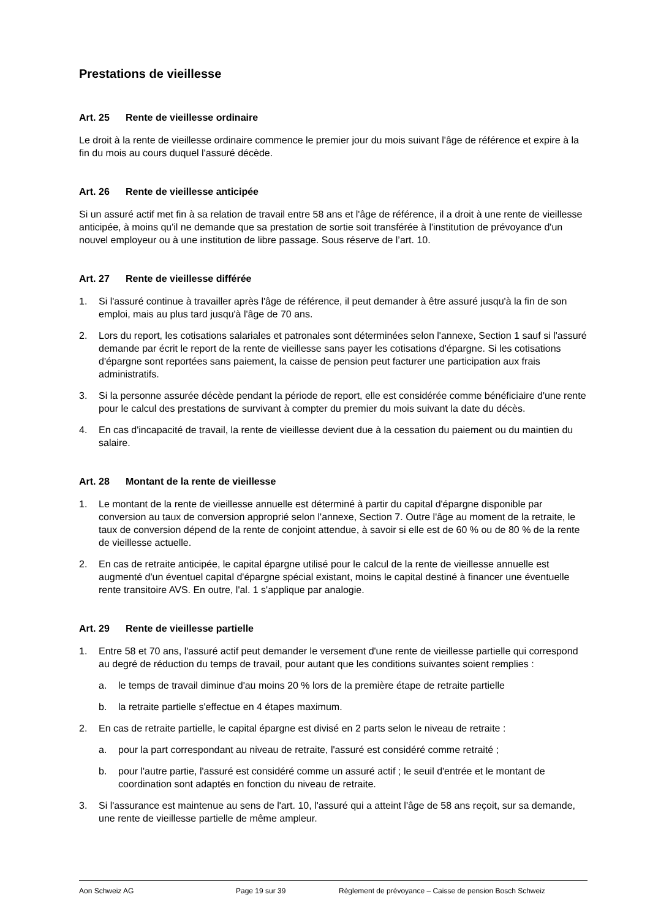Prestations de vieillesse
Art. 25 Rente de vieillesse ordinaire
Le droit à la rente de vieillesse ordinaire commence le premier jour du mois suivant l'âge de référence et expire à la fin du mois au cours duquel l'assuré décède.
Art. 26 Rente de vieillesse anticipée
Si un assuré actif met fin à sa relation de travail entre 58 ans et l'âge de référence, il a droit à une rente de vieillesse anticipée, à moins qu'il ne demande que sa prestation de sortie soit transférée à l'institution de prévoyance d'un nouvel employeur ou à une institution de libre passage. Sous réserve de l’art. 10.
Art. 27 Rente de vieillesse différée
1. Si l'assuré continue à travailler après l'âge de référence, il peut demander à être assuré jusqu'à la fin de son emploi, mais au plus tard jusqu'à l'âge de 70 ans.
2. Lors du report, les cotisations salariales et patronales sont déterminées selon l'annexe, Section 1 sauf si l'assuré demande par écrit le report de la rente de vieillesse sans payer les cotisations d'épargne. Si les cotisations d'épargne sont reportées sans paiement, la caisse de pension peut facturer une participation aux frais administratifs.
3. Si la personne assurée décède pendant la période de report, elle est considérée comme bénéficiaire d'une rente pour le calcul des prestations de survivant à compter du premier du mois suivant la date du décès.
4. En cas d'incapacité de travail, la rente de vieillesse devient due à la cessation du paiement ou du maintien du salaire.
Art. 28 Montant de la rente de vieillesse
1. Le montant de la rente de vieillesse annuelle est déterminé à partir du capital d'épargne disponible par conversion au taux de conversion approprié selon l'annexe, Section 7. Outre l'âge au moment de la retraite, le taux de conversion dépend de la rente de conjoint attendue, à savoir si elle est de 60 % ou de 80 % de la rente de vieillesse actuelle.
2. En cas de retraite anticipée, le capital épargne utilisé pour le calcul de la rente de vieillesse annuelle est augmenté d'un éventuel capital d'épargne spécial existant, moins le capital destiné à financer une éventuelle rente transitoire AVS. En outre, l'al. 1 s'applique par analogie.
Art. 29 Rente de vieillesse partielle
1. Entre 58 et 70 ans, l'assuré actif peut demander le versement d'une rente de vieillesse partielle qui correspond au degré de réduction du temps de travail, pour autant que les conditions suivantes soient remplies :
a. le temps de travail diminue d'au moins 20 % lors de la première étape de retraite partielle
b. la retraite partielle s'effectue en 4 étapes maximum.
2. En cas de retraite partielle, le capital épargne est divisé en 2 parts selon le niveau de retraite :
a. pour la part correspondant au niveau de retraite, l'assuré est considéré comme retraité ;
b. pour l'autre partie, l'assuré est considéré comme un assuré actif ; le seuil d'entrée et le montant de coordination sont adaptés en fonction du niveau de retraite.
3. Si l'assurance est maintenue au sens de l'art. 10, l'assuré qui a atteint l'âge de 58 ans reçoit, sur sa demande, une rente de vieillesse partielle de même ampleur.
Aon Schweiz AG Page 19 sur 39 Règlement de prévoyance – Caisse de pension Bosch Schweiz